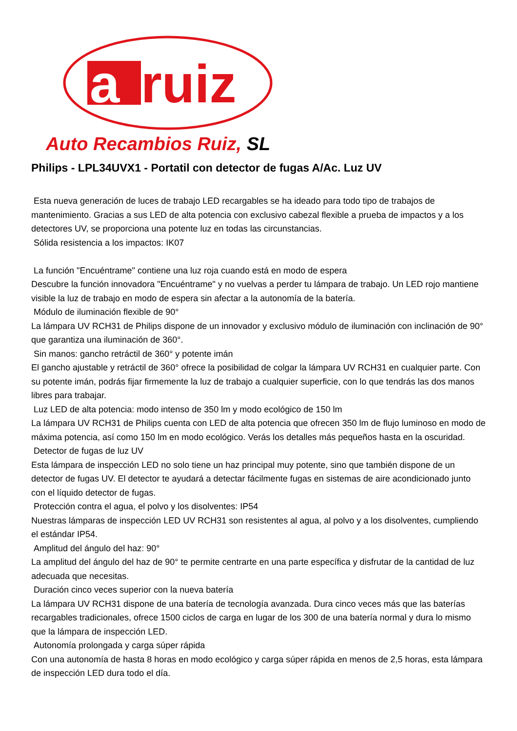a
ruiz
Auto Recambios Ruiz, SL
Philips - LPL34UVX1 - Portatil con detector de fugas A/Ac. Luz UV
Esta nueva generación de luces de trabajo LED recargables se ha ideado para todo tipo de trabajos de mantenimiento. Gracias a sus LED de alta potencia con exclusivo cabezal flexible a prueba de impactos y a los detectores UV, se proporciona una potente luz en todas las circunstancias.
Sólida resistencia a los impactos: IK07
La función "Encuéntrame" contiene una luz roja cuando está en modo de espera
Descubre la función innovadora "Encuéntrame" y no vuelvas a perder tu lámpara de trabajo. Un LED rojo mantiene visible la luz de trabajo en modo de espera sin afectar a la autonomía de la batería.
Módulo de iluminación flexible de 90°
La lámpara UV RCH31 de Philips dispone de un innovador y exclusivo módulo de iluminación con inclinación de 90° que garantiza una iluminación de 360°.
Sin manos: gancho retráctil de 360° y potente imán
El gancho ajustable y retráctil de 360° ofrece la posibilidad de colgar la lámpara UV RCH31 en cualquier parte. Con su potente imán, podrás fijar firmemente la luz de trabajo a cualquier superficie, con lo que tendrás las dos manos libres para trabajar.
Luz LED de alta potencia: modo intenso de 350 lm y modo ecológico de 150 lm
La lámpara UV RCH31 de Philips cuenta con LED de alta potencia que ofrecen 350 lm de flujo luminoso en modo de máxima potencia, así como 150 lm en modo ecológico. Verás los detalles más pequeños hasta en la oscuridad.
Detector de fugas de luz UV
Esta lámpara de inspección LED no solo tiene un haz principal muy potente, sino que también dispone de un detector de fugas UV. El detector te ayudará a detectar fácilmente fugas en sistemas de aire acondicionado junto con el líquido detector de fugas.
Protección contra el agua, el polvo y los disolventes: IP54
Nuestras lámparas de inspección LED UV RCH31 son resistentes al agua, al polvo y a los disolventes, cumpliendo el estándar IP54.
Amplitud del ángulo del haz: 90°
La amplitud del ángulo del haz de 90° te permite centrarte en una parte específica y disfrutar de la cantidad de luz adecuada que necesitas.
Duración cinco veces superior con la nueva batería
La lámpara UV RCH31 dispone de una batería de tecnología avanzada. Dura cinco veces más que las baterías recargables tradicionales, ofrece 1500 ciclos de carga en lugar de los 300 de una batería normal y dura lo mismo que la lámpara de inspección LED.
Autonomía prolongada y carga súper rápida
Con una autonomía de hasta 8 horas en modo ecológico y carga súper rápida en menos de 2,5 horas, esta lámpara de inspección LED dura todo el día.